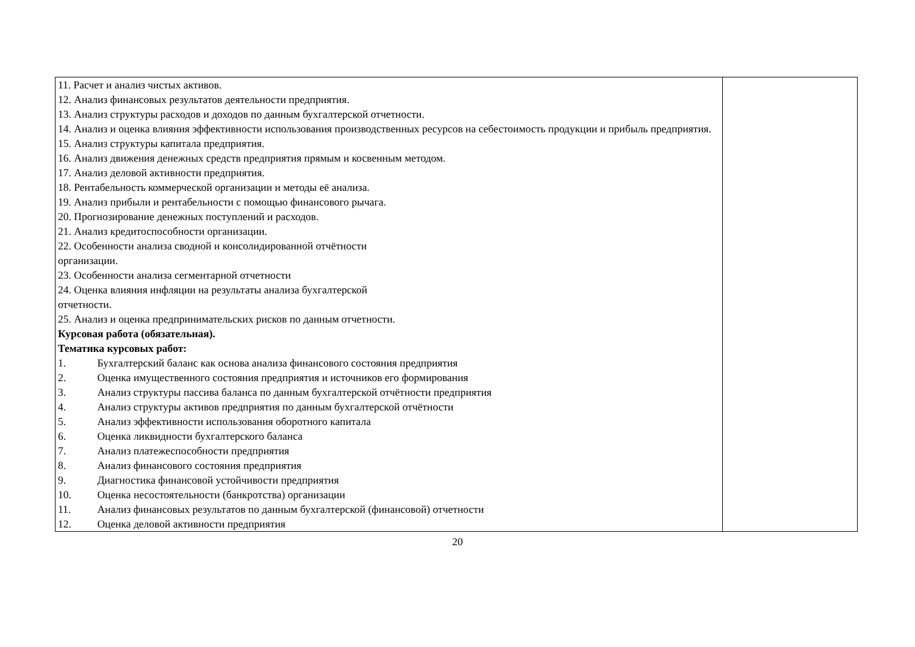| 11. Расчет и анализ чистых активов. 12. Анализ финансовых результатов деятельности предприятия. 13. Анализ структуры расходов и доходов по данным бухгалтерской отчетности. 14. Анализ и оценка влияния эффективности использования производственных ресурсов на себестоимость продукции и прибыль предприятия. 15. Анализ структуры капитала предприятия. 16. Анализ движения денежных средств предприятия прямым и косвенным методом. 17. Анализ деловой активности предприятия. 18. Рентабельность коммерческой организации и методы её анализа. 19. Анализ прибыли и рентабельности с помощью финансового рычага. 20. Прогнозирование денежных поступлений и расходов. 21. Анализ кредитоспособности организации. 22. Особенности анализа сводной и консолидированной отчётности организации. 23. Особенности анализа сегментарной отчетности 24. Оценка влияния инфляции на результаты анализа бухгалтерской отчетности. 25. Анализ и оценка предпринимательских рисков по данным отчетности. Курсовая работа (обязательная). Тематика курсовых работ: 1. Бухгалтерский баланс как основа анализа финансового состояния предприятия 2. Оценка имущественного состояния предприятия и источников его формирования 3. Анализ структуры пассива баланса по данным бухгалтерской отчётности предприятия 4. Анализ структуры активов предприятия по данным бухгалтерской отчётности 5. Анализ эффективности использования оборотного капитала 6. Оценка ликвидности бухгалтерского баланса 7. Анализ платежеспособности предприятия 8. Анализ финансового состояния предприятия 9. Диагностика финансовой устойчивости предприятия 10. Оценка несостоятельности (банкротства) организации 11. Анализ финансовых результатов по данным бухгалтерской (финансовой) отчетности 12. Оценка деловой активности предприятия | |
20